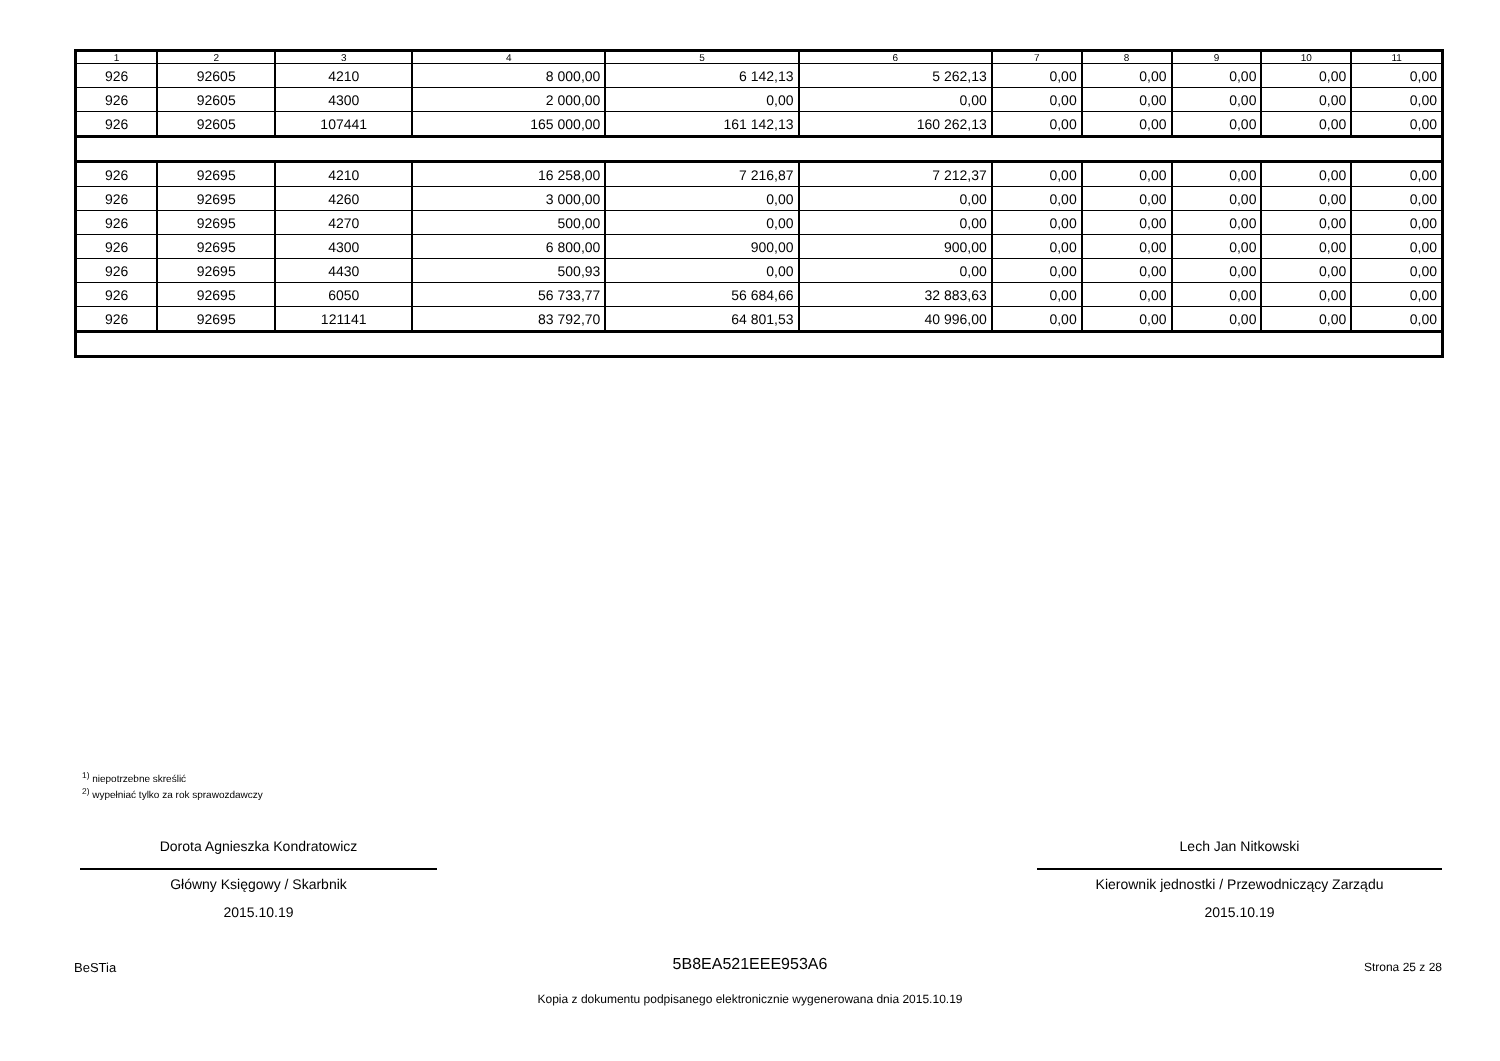| 1 | 2 | 3 | 4 | 5 | 6 | 7 | 8 | 9 | 10 | 11 |
| --- | --- | --- | --- | --- | --- | --- | --- | --- | --- | --- |
| 926 | 92605 | 4210 | 8 000,00 | 6 142,13 | 5 262,13 | 0,00 | 0,00 | 0,00 | 0,00 | 0,00 |
| 926 | 92605 | 4300 | 2 000,00 | 0,00 | 0,00 | 0,00 | 0,00 | 0,00 | 0,00 | 0,00 |
| 926 | 92605 | 107441 | 165 000,00 | 161 142,13 | 160 262,13 | 0,00 | 0,00 | 0,00 | 0,00 | 0,00 |
| 926 | 92695 | 4210 | 16 258,00 | 7 216,87 | 7 212,37 | 0,00 | 0,00 | 0,00 | 0,00 | 0,00 |
| 926 | 92695 | 4260 | 3 000,00 | 0,00 | 0,00 | 0,00 | 0,00 | 0,00 | 0,00 | 0,00 |
| 926 | 92695 | 4270 | 500,00 | 0,00 | 0,00 | 0,00 | 0,00 | 0,00 | 0,00 | 0,00 |
| 926 | 92695 | 4300 | 6 800,00 | 900,00 | 900,00 | 0,00 | 0,00 | 0,00 | 0,00 | 0,00 |
| 926 | 92695 | 4430 | 500,93 | 0,00 | 0,00 | 0,00 | 0,00 | 0,00 | 0,00 | 0,00 |
| 926 | 92695 | 6050 | 56 733,77 | 56 684,66 | 32 883,63 | 0,00 | 0,00 | 0,00 | 0,00 | 0,00 |
| 926 | 92695 | 121141 | 83 792,70 | 64 801,53 | 40 996,00 | 0,00 | 0,00 | 0,00 | 0,00 | 0,00 |
<sup>1)</sup> niepotrzebne skreślić
<sup>2)</sup> wypełniać tylko za rok sprawozdawczy
Dorota Agnieszka Kondratowicz
Główny Księgowy / Skarbnik
2015.10.19
Lech Jan Nitkowski
Kierownik jednostki / Przewodniczący Zarządu
2015.10.19
BeSTia 5B8EA521EEE953A6 Strona 25 z 28
Kopia z dokumentu podpisanego elektronicznie wygenerowana dnia 2015.10.19